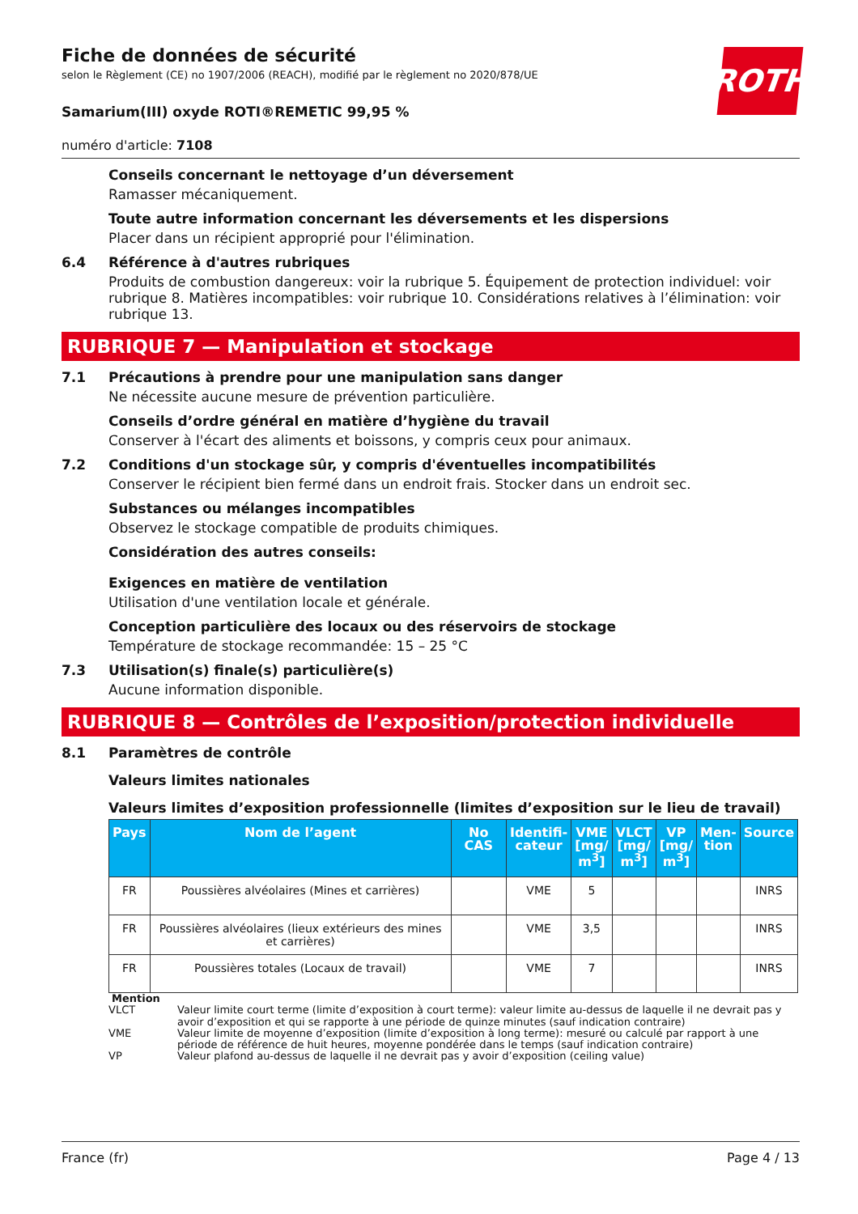Fiche de données de sécurité
selon le Règlement (CE) no 1907/2006 (REACH), modifié par le règlement no 2020/878/UE
ROTH
Samarium(III) oxyde ROTI®REMETIC 99,95 %
numéro d'article: 7108
Conseils concernant le nettoyage d’un déversement
Ramasser mécaniquement.
Toute autre information concernant les déversements et les dispersions
Placer dans un récipient approprié pour l'élimination.
6.4 Référence à d'autres rubriques
Produits de combustion dangereux: voir la rubrique 5. Équipement de protection individuel: voir rubrique 8. Matières incompatibles: voir rubrique 10. Considérations relatives à l’élimination: voir rubrique 13.
RUBRIQUE 7 — Manipulation et stockage
7.1 Précautions à prendre pour une manipulation sans danger
Ne nécessite aucune mesure de prévention particulière.
Conseils d’ordre général en matière d’hygiène du travail
Conserver à l'écart des aliments et boissons, y compris ceux pour animaux.
7.2 Conditions d'un stockage sûr, y compris d'éventuelles incompatibilités
Conserver le récipient bien fermé dans un endroit frais. Stocker dans un endroit sec.
Substances ou mélanges incompatibles
Observez le stockage compatible de produits chimiques.
Considération des autres conseils:
Exigences en matière de ventilation
Utilisation d'une ventilation locale et générale.
Conception particulière des locaux ou des réservoirs de stockage
Température de stockage recommandée: 15 – 25 °C
7.3 Utilisation(s) finale(s) particulière(s)
Aucune information disponible.
RUBRIQUE 8 — Contrôles de l’exposition/protection individuelle
8.1 Paramètres de contrôle
Valeurs limites nationales
Valeurs limites d’exposition professionnelle (limites d’exposition sur le lieu de travail)
| Pays | Nom de l’agent | No CAS | Identifi- cateur | VME [mg/ m<sup>3</sup>] | VLCT [mg/ m<sup>3</sup>] | VP [mg/ m<sup>3</sup>] | Men- tion | Source |
| --- | --- | --- | --- | --- | --- | --- | --- | --- |
| FR | Poussières alvéolaires (Mines et carrières) | | VME | 5 | | | | INRS |
| FR | Poussières alvéolaires (lieux extérieurs des mines et carrières) | | VME | 3,5 | | | | INRS |
| FR | Poussières totales (Locaux de travail) | | VME | 7 | | | | INRS |
Mention
VLCT Valeur limite court terme (limite d’exposition à court terme): valeur limite au-dessus de laquelle il ne devrait pas y avoir d’exposition et qui se rapporte à une période de quinze minutes (sauf indication contraire)
VME Valeur limite de moyenne d’exposition (limite d’exposition à long terme): mesuré ou calculé par rapport à une période de référence de huit heures, moyenne pondérée dans le temps (sauf indication contraire)
VP Valeur plafond au-dessus de laquelle il ne devrait pas y avoir d’exposition (ceiling value)
France (fr) Page 4 / 13